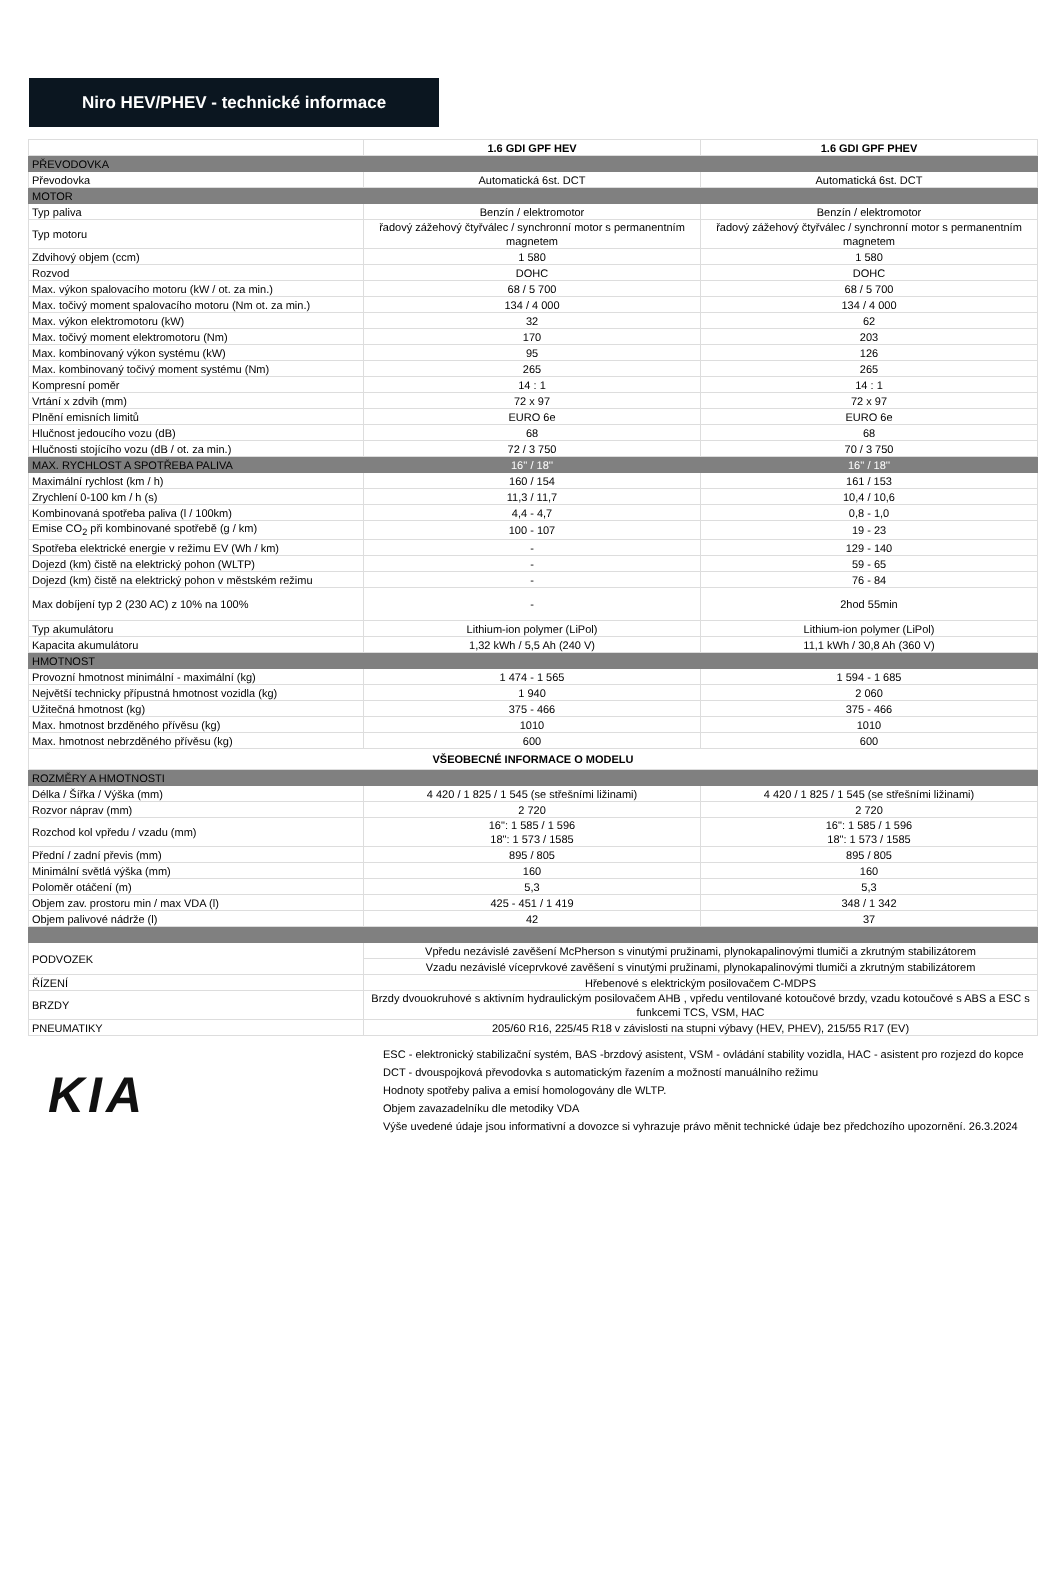Niro HEV/PHEV - technické informace
| | 1.6 GDI GPF HEV | 1.6 GDI GPF PHEV |
| --- | --- | --- |
| PŘEVODOVKA | | |
| Převodovka | Automatická 6st. DCT | Automatická 6st. DCT |
| MOTOR | | |
| Typ paliva | Benzín / elektromotor | Benzín / elektromotor |
| Typ motoru | řadový zážehový čtyřválec / synchronní motor s permanentním magnetem | řadový zážehový čtyřválec / synchronní motor s permanentním magnetem |
| Zdvihový objem (ccm) | 1 580 | 1 580 |
| Rozvod | DOHC | DOHC |
| Max. výkon spalovacího motoru (kW / ot. za min.) | 68 / 5 700 | 68 / 5 700 |
| Max. točivý moment spalovacího motoru (Nm ot. za min.) | 134 / 4 000 | 134 / 4 000 |
| Max. výkon elektromotoru (kW) | 32 | 62 |
| Max. točivý moment elektromotoru (Nm) | 170 | 203 |
| Max. kombinovaný výkon systému (kW) | 95 | 126 |
| Max. kombinovaný točivý moment systému (Nm) | 265 | 265 |
| Kompresní poměr | 14 : 1 | 14 : 1 |
| Vrtání x zdvih (mm) | 72 x 97 | 72 x 97 |
| Plnění emisních limitů | EURO 6e | EURO 6e |
| Hlučnost jedoucího vozu (dB) | 68 | 68 |
| Hlučnosti stojícího vozu (dB / ot. za min.) | 72 / 3 750 | 70 / 3 750 |
| MAX. RYCHLOST A SPOTŘEBA PALIVA | 16'' / 18'' | 16'' / 18'' |
| Maximální rychlost (km / h) | 160 / 154 | 161 / 153 |
| Zrychlení 0-100 km / h (s) | 11,3 / 11,7 | 10,4 / 10,6 |
| Kombinovaná spotřeba paliva (l / 100km) | 4,4 - 4,7 | 0,8 - 1,0 |
| Emise CO<sub>2</sub> při kombinované spotřebě (g / km) | 100 - 107 | 19 - 23 |
| Spotřeba elektrické energie v režimu EV (Wh / km) | - | 129 - 140 |
| Dojezd (km) čistě na elektrický pohon (WLTP) | - | 59 - 65 |
| Dojezd (km) čistě na elektrický pohon v městském režimu | - | 76 - 84 |
| Max dobíjení typ 2 (230 AC) z 10% na 100% | - | 2hod 55min |
| Typ akumulátoru | Lithium-ion polymer (LiPol) | Lithium-ion polymer (LiPol) |
| Kapacita akumulátoru | 1,32 kWh / 5,5 Ah (240 V) | 11,1 kWh / 30,8 Ah (360 V) |
| HMOTNOST | | |
| Provozní hmotnost minimální - maximální (kg) | 1 474 - 1 565 | 1 594 - 1 685 |
| Největší technicky přípustná hmotnost vozidla (kg) | 1 940 | 2 060 |
| Užitečná hmotnost (kg) | 375 - 466 | 375 - 466 |
| Max. hmotnost brzděného přívěsu (kg) | 1010 | 1010 |
| Max. hmotnost nebrzděného přívěsu (kg) | 600 | 600 |
| VŠEOBECNÉ INFORMACE O MODELU | | |
| ROZMĚRY A HMOTNOSTI | | |
| Délka / Šířka / Výška (mm) | 4 420 / 1 825 / 1 545 (se střešními ližinami) | 4 420 / 1 825 / 1 545 (se střešními ližinami) |
| Rozvor náprav (mm) | 2 720 | 2 720 |
| Rozchod kol vpředu / vzadu (mm) | 16": 1 585 / 1 596 18": 1 573 / 1585 | 16": 1 585 / 1 596 18": 1 573 / 1585 |
| Přední / zadní převis (mm) | 895 / 805 | 895 / 805 |
| Minimální světlá výška (mm) | 160 | 160 |
| Poloměr otáčení (m) | 5,3 | 5,3 |
| Objem zav. prostoru min / max VDA (l) | 425 - 451 / 1 419 | 348 / 1 342 |
| Objem palivové nádrže (l) | 42 | 37 |
| PODVOZEK | Vpředu nezávislé zavěšení McPherson s vinutými pružinami, plynokapalinovými tlumiči a zkrutným stabilizátorem | |
| | Vzadu nezávislé víceprvkové zavěšení s vinutými pružinami, plynokapalinovými tlumiči a zkrutným stabilizátorem | |
| ŘÍZENÍ | Hřebenové s elektrickým posilovačem C-MDPS | |
| BRZDY | Brzdy dvouokruhové s aktivním hydraulickým posilovačem AHB , vpředu ventilované kotoučové brzdy, vzadu kotoučové s ABS a ESC s funkcemi TCS, VSM, HAC | |
| PNEUMATIKY | 205/60 R16, 225/45 R18 v závislosti na stupni výbavy (HEV, PHEV), 215/55 R17 (EV) | |
KIA
ESC - elektronický stabilizační systém, BAS -brzdový asistent, VSM - ovládání stability vozidla, HAC - asistent pro rozjezd do kopce
DCT - dvouspojková převodovka s automatickým řazením a možností manuálního režimu
Hodnoty spotřeby paliva a emisí homologovány dle WLTP.
Objem zavazadelníku dle metodiky VDA
Výše uvedené údaje jsou informativní a dovozce si vyhrazuje právo měnit technické údaje bez předchozího upozornění. 26.3.2024